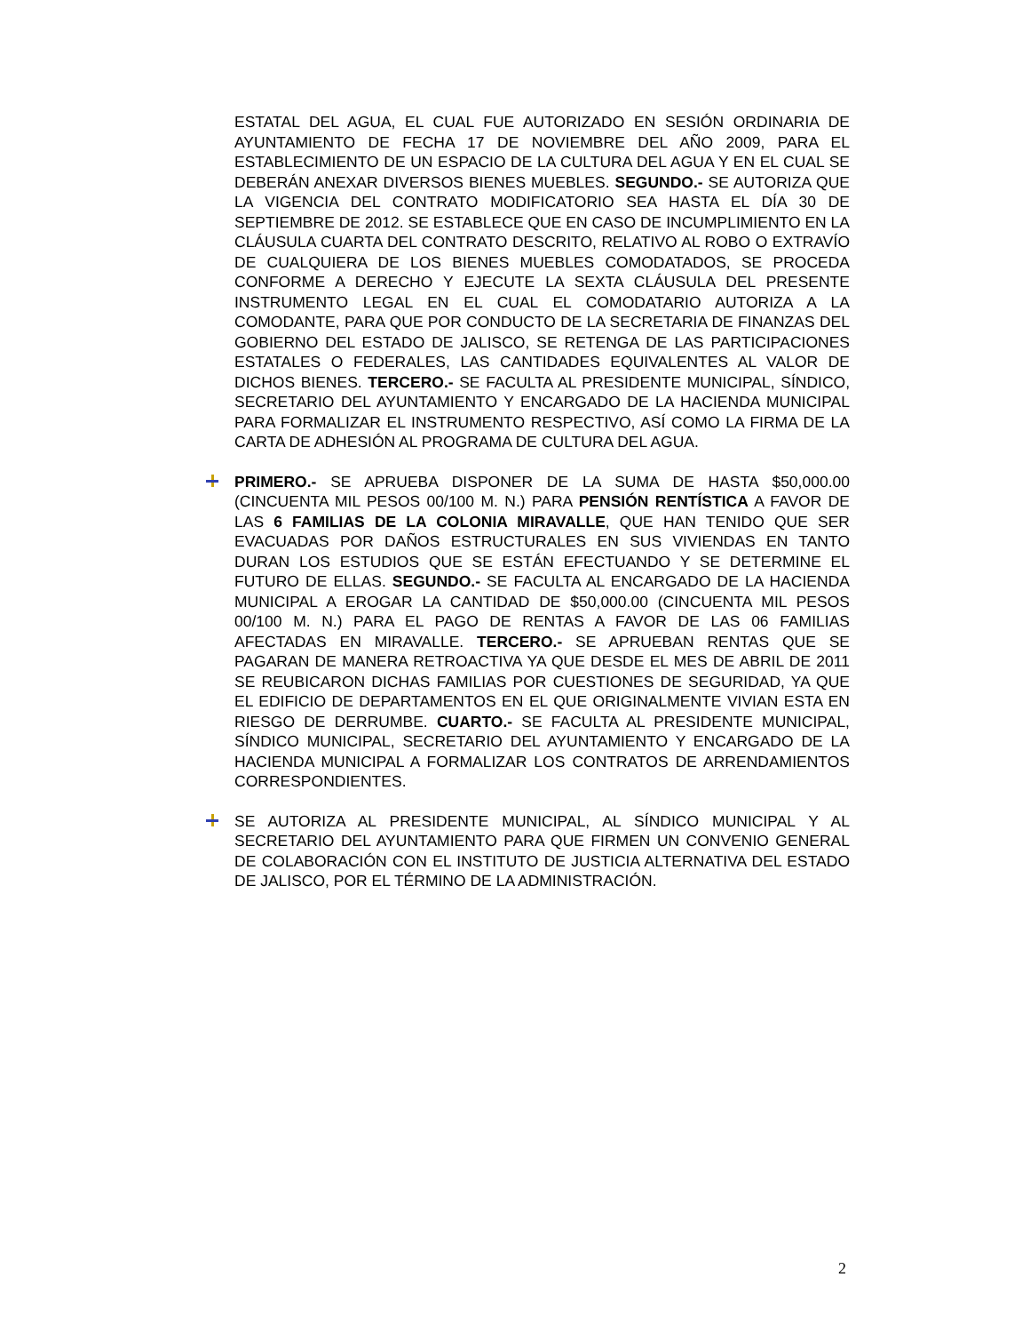ESTATAL DEL AGUA, EL CUAL FUE AUTORIZADO EN SESIÓN ORDINARIA DE AYUNTAMIENTO DE FECHA 17 DE NOVIEMBRE DEL AÑO 2009, PARA EL ESTABLECIMIENTO DE UN ESPACIO DE LA CULTURA DEL AGUA Y EN EL CUAL SE DEBERÁN ANEXAR DIVERSOS BIENES MUEBLES. SEGUNDO.- SE AUTORIZA QUE LA VIGENCIA DEL CONTRATO MODIFICATORIO SEA HASTA EL DÍA 30 DE SEPTIEMBRE DE 2012. SE ESTABLECE QUE EN CASO DE INCUMPLIMIENTO EN LA CLÁUSULA CUARTA DEL CONTRATO DESCRITO, RELATIVO AL ROBO O EXTRAVÍO DE CUALQUIERA DE LOS BIENES MUEBLES COMODATADOS, SE PROCEDA CONFORME A DERECHO Y EJECUTE LA SEXTA CLÁUSULA DEL PRESENTE INSTRUMENTO LEGAL EN EL CUAL EL COMODATARIO AUTORIZA A LA COMODANTE, PARA QUE POR CONDUCTO DE LA SECRETARIA DE FINANZAS DEL GOBIERNO DEL ESTADO DE JALISCO, SE RETENGA DE LAS PARTICIPACIONES ESTATALES O FEDERALES, LAS CANTIDADES EQUIVALENTES AL VALOR DE DICHOS BIENES. TERCERO.- SE FACULTA AL PRESIDENTE MUNICIPAL, SÍNDICO, SECRETARIO DEL AYUNTAMIENTO Y ENCARGADO DE LA HACIENDA MUNICIPAL PARA FORMALIZAR EL INSTRUMENTO RESPECTIVO, ASÍ COMO LA FIRMA DE LA CARTA DE ADHESIÓN AL PROGRAMA DE CULTURA DEL AGUA.
PRIMERO.- SE APRUEBA DISPONER DE LA SUMA DE HASTA $50,000.00 (CINCUENTA MIL PESOS 00/100 M. N.) PARA PENSIÓN RENTÍSTICA A FAVOR DE LAS 6 FAMILIAS DE LA COLONIA MIRAVALLE, QUE HAN TENIDO QUE SER EVACUADAS POR DAÑOS ESTRUCTURALES EN SUS VIVIENDAS EN TANTO DURAN LOS ESTUDIOS QUE SE ESTÁN EFECTUANDO Y SE DETERMINE EL FUTURO DE ELLAS. SEGUNDO.- SE FACULTA AL ENCARGADO DE LA HACIENDA MUNICIPAL A EROGAR LA CANTIDAD DE $50,000.00 (CINCUENTA MIL PESOS 00/100 M. N.) PARA EL PAGO DE RENTAS A FAVOR DE LAS 06 FAMILIAS AFECTADAS EN MIRAVALLE. TERCERO.- SE APRUEBAN RENTAS QUE SE PAGARAN DE MANERA RETROACTIVA YA QUE DESDE EL MES DE ABRIL DE 2011 SE REUBICARON DICHAS FAMILIAS POR CUESTIONES DE SEGURIDAD, YA QUE EL EDIFICIO DE DEPARTAMENTOS EN EL QUE ORIGINALMENTE VIVIAN ESTA EN RIESGO DE DERRUMBE. CUARTO.- SE FACULTA AL PRESIDENTE MUNICIPAL, SÍNDICO MUNICIPAL, SECRETARIO DEL AYUNTAMIENTO Y ENCARGADO DE LA HACIENDA MUNICIPAL A FORMALIZAR LOS CONTRATOS DE ARRENDAMIENTOS CORRESPONDIENTES.
SE AUTORIZA AL PRESIDENTE MUNICIPAL, AL SÍNDICO MUNICIPAL Y AL SECRETARIO DEL AYUNTAMIENTO PARA QUE FIRMEN UN CONVENIO GENERAL DE COLABORACIÓN CON EL INSTITUTO DE JUSTICIA ALTERNATIVA DEL ESTADO DE JALISCO, POR EL TÉRMINO DE LA ADMINISTRACIÓN.
2